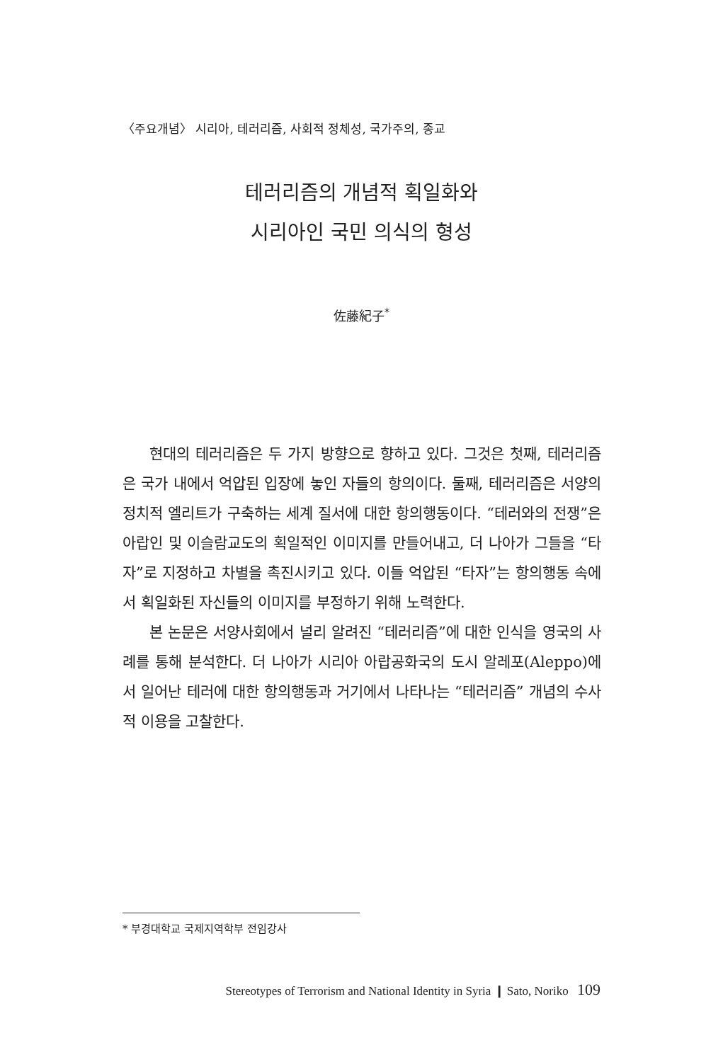〈주요개념〉 시리아, 테러리즘, 사회적 정체성, 국가주의, 종교
테러리즘의 개념적 획일화와
시리아인 국민 의식의 형성
佐藤紀子<sup>*</sup>
현대의 테러리즘은 두 가지 방향으로 향하고 있다. 그것은 첫째, 테러리즘은 국가 내에서 억압된 입장에 놓인 자들의 항의이다. 둘째, 테러리즘은 서양의 정치적 엘리트가 구축하는 세계 질서에 대한 항의행동이다. “테러와의 전쟁”은 아랍인 및 이슬람교도의 획일적인 이미지를 만들어내고, 더 나아가 그들을 “타자”로 지정하고 차별을 촉진시키고 있다. 이들 억압된 “타자”는 항의행동 속에서 획일화된 자신들의 이미지를 부정하기 위해 노력한다.
본 논문은 서양사회에서 널리 알려진 “테러리즘”에 대한 인식을 영국의 사례를 통해 분석한다. 더 나아가 시리아 아랍공화국의 도시 알레포(Aleppo)에서 일어난 테러에 대한 항의행동과 거기에서 나타나는 “테러리즘” 개념의 수사적 이용을 고찰한다.
* 부경대학교 국제지역학부 전임강사
Stereotypes of Terrorism and National Identity in Syria ❙ Sato, Noriko 109